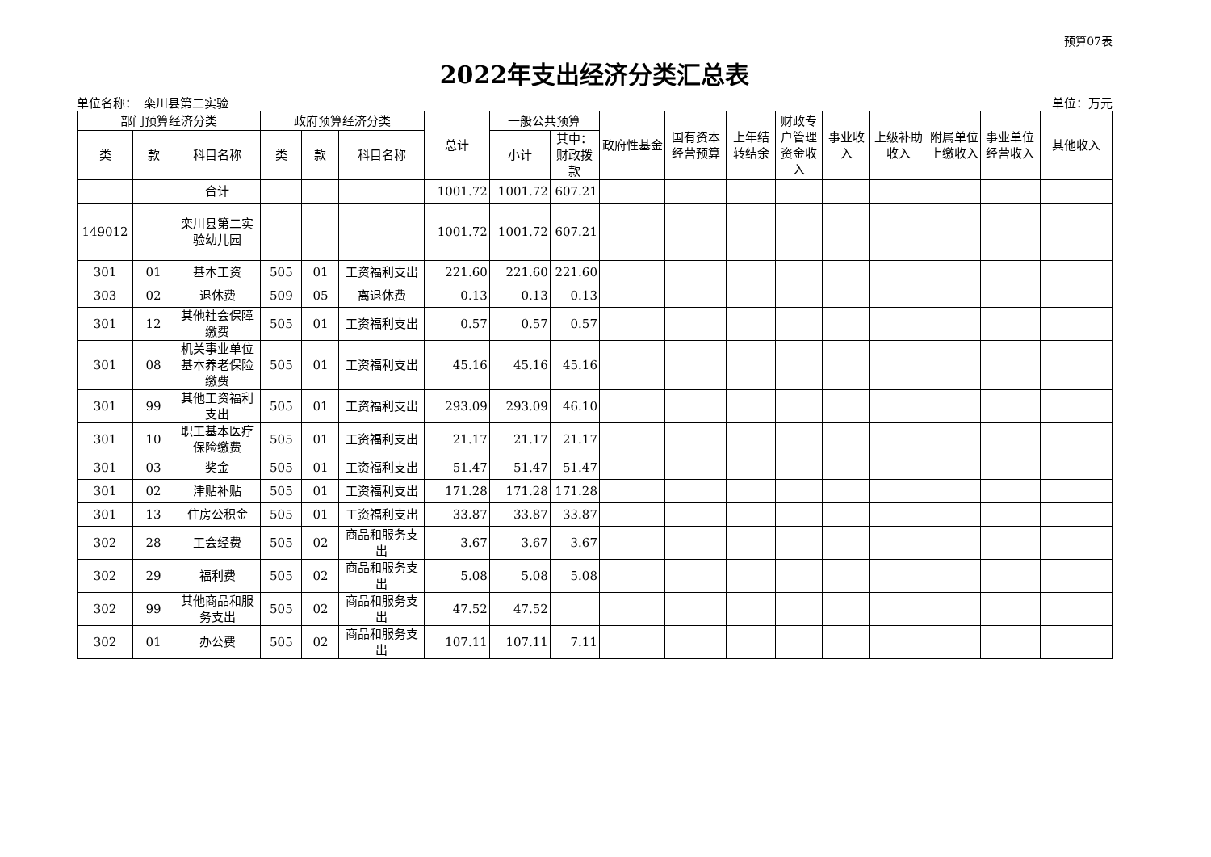预算07表
2022年支出经济分类汇总表
单位名称：　栾川县第二实验 单位：万元
| 部门预算经济分类 | | | 政府预算经济分类 | | | 总计 | 一般公共预算 | | 政府性基金 | 国有资本经营预算 | 上年结转结余 | 财政专户管理资金收入 | 事业收入 | 上级补助收入 | 附属单位上缴收入 | 事业单位经营收入 | 其他收入 |
| --- | --- | --- | --- | --- | --- | --- | --- | --- | --- | --- | --- | --- | --- | --- | --- | --- | --- |
| 类 | 款 | 科目名称 | 类 | 款 | 科目名称 | | 小计 | 其中：财政拨款 | | | | | | | | | |
| | | 合计 | | | | 1001.72 | 1001.72 | 607.21 | | | | | | | | | |
| 149012 | | 栾川县第二实验幼儿园 | | | | 1001.72 | 1001.72 | 607.21 | | | | | | | | | |
| 301 | 01 | 基本工资 | 505 | 01 | 工资福利支出 | 221.60 | 221.60 | 221.60 | | | | | | | | | |
| 303 | 02 | 退休费 | 509 | 05 | 离退休费 | 0.13 | 0.13 | 0.13 | | | | | | | | | |
| 301 | 12 | 其他社会保障缴费 | 505 | 01 | 工资福利支出 | 0.57 | 0.57 | 0.57 | | | | | | | | | |
| 301 | 08 | 机关事业单位基本养老保险缴费 | 505 | 01 | 工资福利支出 | 45.16 | 45.16 | 45.16 | | | | | | | | | |
| 301 | 99 | 其他工资福利支出 | 505 | 01 | 工资福利支出 | 293.09 | 293.09 | 46.10 | | | | | | | | | |
| 301 | 10 | 职工基本医疗保险缴费 | 505 | 01 | 工资福利支出 | 21.17 | 21.17 | 21.17 | | | | | | | | | |
| 301 | 03 | 奖金 | 505 | 01 | 工资福利支出 | 51.47 | 51.47 | 51.47 | | | | | | | | | |
| 301 | 02 | 津贴补贴 | 505 | 01 | 工资福利支出 | 171.28 | 171.28 | 171.28 | | | | | | | | | |
| 301 | 13 | 住房公积金 | 505 | 01 | 工资福利支出 | 33.87 | 33.87 | 33.87 | | | | | | | | | |
| 302 | 28 | 工会经费 | 505 | 02 | 商品和服务支出 | 3.67 | 3.67 | 3.67 | | | | | | | | | |
| 302 | 29 | 福利费 | 505 | 02 | 商品和服务支出 | 5.08 | 5.08 | 5.08 | | | | | | | | | |
| 302 | 99 | 其他商品和服务支出 | 505 | 02 | 商品和服务支出 | 47.52 | 47.52 | | | | | | | | | | |
| 302 | 01 | 办公费 | 505 | 02 | 商品和服务支出 | 107.11 | 107.11 | 7.11 | | | | | | | | | |